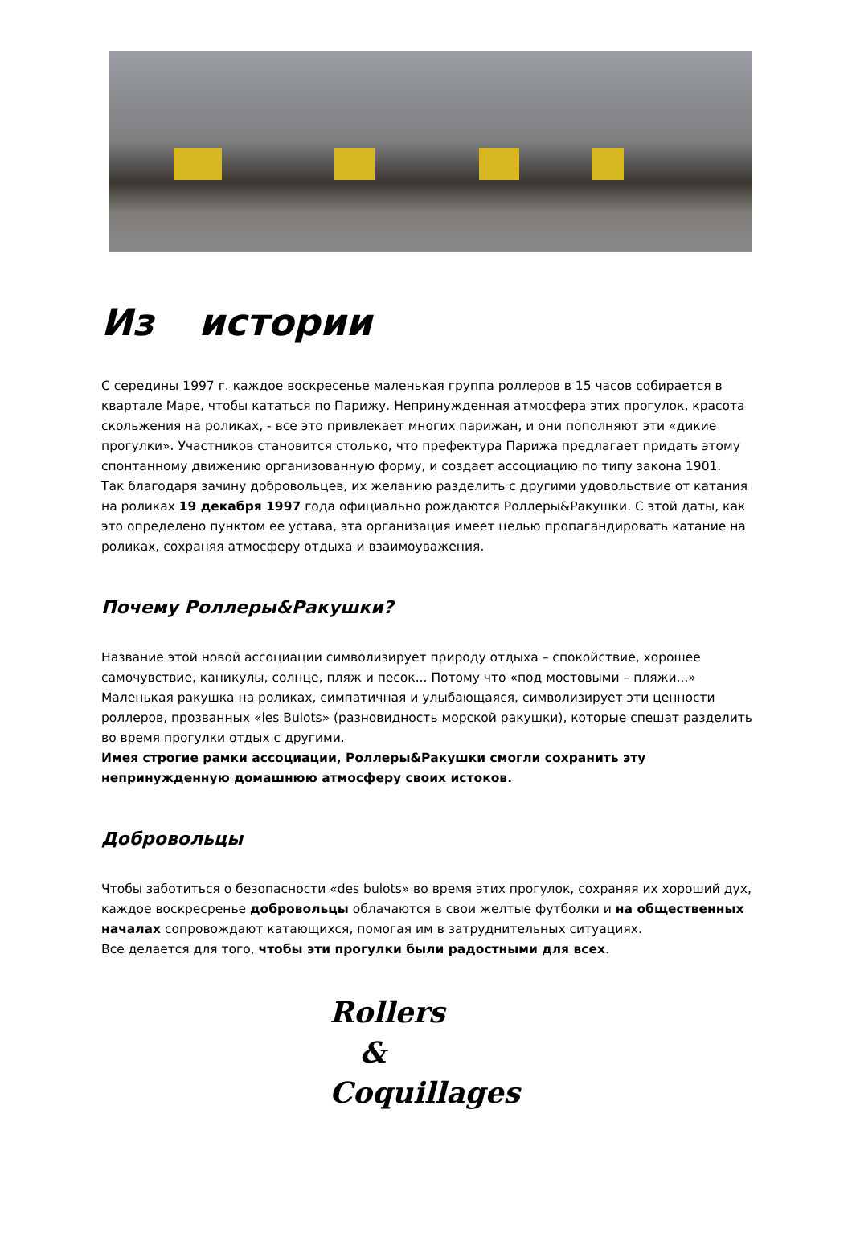Из истории
С середины 1997 г. каждое воскресенье маленькая группа роллеров в 15 часов собирается в квартале Маре, чтобы кататься по Парижу. Непринужденная атмосфера этих прогулок, красота скольжения на роликах, - все это привлекает многих парижан, и они пополняют эти «дикие прогулки». Участников становится столько, что префектура Парижа предлагает придать этому спонтанному движению организованную форму, и создает ассоциацию по типу закона 1901.
Так благодаря зачину добровольцев, их желанию разделить с другими удовольствие от катания на роликах 19 декабря 1997 года официально рождаются Роллеры&Ракушки. С этой даты, как это определено пунктом ее устава, эта организация имеет целью пропагандировать катание на роликах, сохраняя атмосферу отдыха и взаимоуважения.
Почему Роллеры&Ракушки?
Название этой новой ассоциации символизирует природу отдыха – спокойствие, хорошее самочувствие, каникулы, солнце, пляж и песок... Потому что «под мостовыми – пляжи...» Маленькая ракушка на роликах, симпатичная и улыбающаяся, символизирует эти ценности роллеров, прозванных «les Bulots» (разновидность морской ракушки), которые спешат разделить во время прогулки отдых с другими.
Имея строгие рамки ассоциации, Роллеры&Ракушки смогли сохранить эту непринужденную домашнюю атмосферу своих истоков.
Добровольцы
Чтобы заботиться о безопасности «des bulots» во время этих прогулок, сохраняя их хороший дух, каждое воскресренье добровольцы облачаются в свои желтые футболки и на общественных началах сопровождают катающихся, помогая им в затруднительных ситуациях.
Все делается для того, чтобы эти прогулки были радостными для всех.
Rollers
&
Coquillages